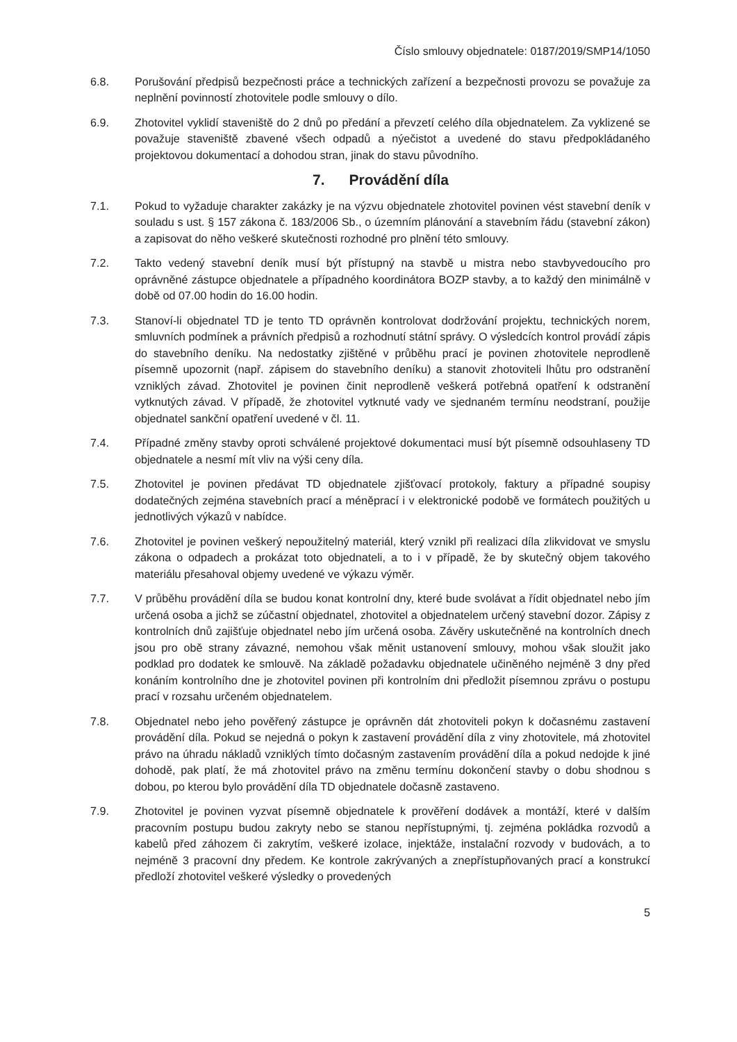Číslo smlouvy objednatele: 0187/2019/SMP14/1050
6.8. Porušování předpisů bezpečnosti práce a technických zařízení a bezpečnosti provozu se považuje za neplnění povinností zhotovitele podle smlouvy o dílo.
6.9. Zhotovitel vyklidí staveniště do 2 dnů po předání a převzetí celého díla objednatelem. Za vyklizené se považuje staveniště zbavené všech odpadů a nýečistot a uvedené do stavu předpokládaného projektovou dokumentací a dohodou stran, jinak do stavu původního.
7. Provádění díla
7.1. Pokud to vyžaduje charakter zakázky je na výzvu objednatele zhotovitel povinen vést stavební deník v souladu s ust. § 157 zákona č. 183/2006 Sb., o územním plánování a stavebním řádu (stavební zákon) a zapisovat do něho veškeré skutečnosti rozhodné pro plnění této smlouvy.
7.2. Takto vedený stavební deník musí být přístupný na stavbě u mistra nebo stavbyvedoucího pro oprávněné zástupce objednatele a případného koordinátora BOZP stavby, a to každý den minimálně v době od 07.00 hodin do 16.00 hodin.
7.3. Stanoví-li objednatel TD je tento TD oprávněn kontrolovat dodržování projektu, technických norem, smluvních podmínek a právních předpisů a rozhodnutí státní správy. O výsledcích kontrol provádí zápis do stavebního deníku. Na nedostatky zjištěné v průběhu prací je povinen zhotovitele neprodleně písemně upozornit (např. zápisem do stavebního deníku) a stanovit zhotoviteli lhůtu pro odstranění vzniklých závad. Zhotovitel je povinen činit neprodleně veškerá potřebná opatření k odstranění vytknutých závad. V případě, že zhotovitel vytknuté vady ve sjednaném termínu neodstraní, použije objednatel sankční opatření uvedené v čl. 11.
7.4. Případné změny stavby oproti schválené projektové dokumentaci musí být písemně odsouhlaseny TD objednatele a nesmí mít vliv na výši ceny díla.
7.5. Zhotovitel je povinen předávat TD objednatele zjišťovací protokoly, faktury a případné soupisy dodatečných zejména stavebních prací a méněprací i v elektronické podobě ve formátech použitých u jednotlivých výkazů v nabídce.
7.6. Zhotovitel je povinen veškerý nepoužitelný materiál, který vznikl při realizaci díla zlikvidovat ve smyslu zákona o odpadech a prokázat toto objednateli, a to i v případě, že by skutečný objem takového materiálu přesahoval objemy uvedené ve výkazu výměr.
7.7. V průběhu provádění díla se budou konat kontrolní dny, které bude svolávat a řídit objednatel nebo jím určená osoba a jichž se zúčastní objednatel, zhotovitel a objednatelem určený stavební dozor. Zápisy z kontrolních dnů zajišťuje objednatel nebo jím určená osoba. Závěry uskutečněné na kontrolních dnech jsou pro obě strany závazné, nemohou však měnit ustanovení smlouvy, mohou však sloužit jako podklad pro dodatek ke smlouvě. Na základě požadavku objednatele učiněného nejméně 3 dny před konáním kontrolního dne je zhotovitel povinen při kontrolním dni předložit písemnou zprávu o postupu prací v rozsahu určeném objednatelem.
7.8. Objednatel nebo jeho pověřený zástupce je oprávněn dát zhotoviteli pokyn k dočasnému zastavení provádění díla. Pokud se nejedná o pokyn k zastavení provádění díla z viny zhotovitele, má zhotovitel právo na úhradu nákladů vzniklých tímto dočasným zastavením provádění díla a pokud nedojde k jiné dohodě, pak platí, že má zhotovitel právo na změnu termínu dokončení stavby o dobu shodnou s dobou, po kterou bylo provádění díla TD objednatele dočasně zastaveno.
7.9. Zhotovitel je povinen vyzvat písemně objednatele k prověření dodávek a montáží, které v dalším pracovním postupu budou zakryty nebo se stanou nepřístupnými, tj. zejména pokládka rozvodů a kabelů před záhozem či zakrytím, veškeré izolace, injektáže, instalační rozvody v budovách, a to nejméně 3 pracovní dny předem. Ke kontrole zakrývaných a znepřístupňovaných prací a konstrukcí předloží zhotovitel veškeré výsledky o provedených
5